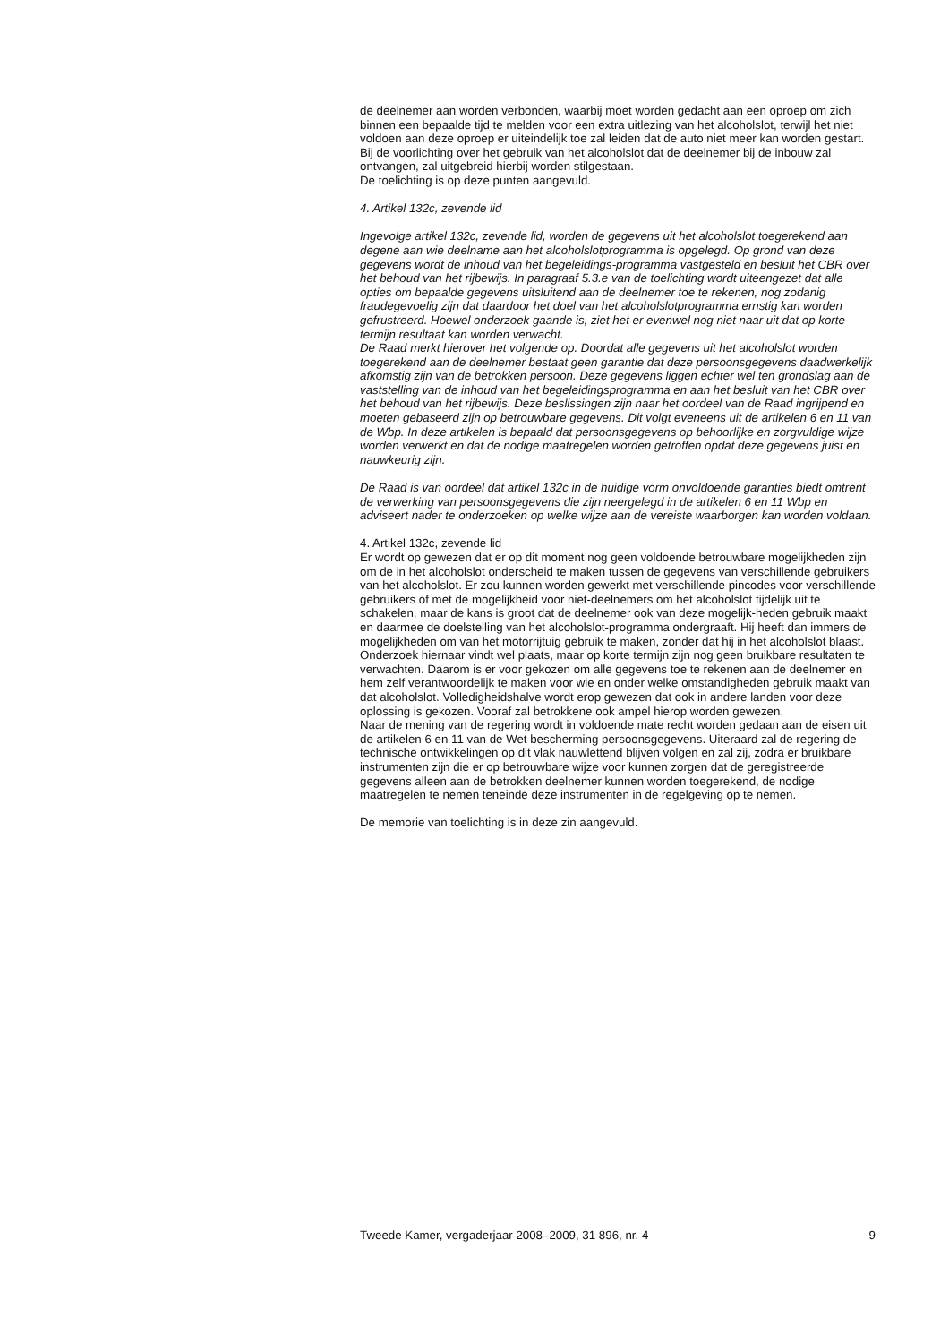de deelnemer aan worden verbonden, waarbij moet worden gedacht aan een oproep om zich binnen een bepaalde tijd te melden voor een extra uitlezing van het alcoholslot, terwijl het niet voldoen aan deze oproep er uiteindelijk toe zal leiden dat de auto niet meer kan worden gestart.
Bij de voorlichting over het gebruik van het alcoholslot dat de deelnemer bij de inbouw zal ontvangen, zal uitgebreid hierbij worden stilgestaan.
De toelichting is op deze punten aangevuld.
4. Artikel 132c, zevende lid
Ingevolge artikel 132c, zevende lid, worden de gegevens uit het alcoholslot toegerekend aan degene aan wie deelname aan het alcoholslotprogramma is opgelegd. Op grond van deze gegevens wordt de inhoud van het begeleidings-programma vastgesteld en besluit het CBR over het behoud van het rijbewijs. In paragraaf 5.3.e van de toelichting wordt uiteengezet dat alle opties om bepaalde gegevens uitsluitend aan de deelnemer toe te rekenen, nog zodanig fraudegevoelig zijn dat daardoor het doel van het alcoholslotprogramma ernstig kan worden gefrustreerd. Hoewel onderzoek gaande is, ziet het er evenwel nog niet naar uit dat op korte termijn resultaat kan worden verwacht.
De Raad merkt hierover het volgende op. Doordat alle gegevens uit het alcoholslot worden toegerekend aan de deelnemer bestaat geen garantie dat deze persoonsgegevens daadwerkelijk afkomstig zijn van de betrokken persoon. Deze gegevens liggen echter wel ten grondslag aan de vaststelling van de inhoud van het begeleidingsprogramma en aan het besluit van het CBR over het behoud van het rijbewijs. Deze beslissingen zijn naar het oordeel van de Raad ingrijpend en moeten gebaseerd zijn op betrouwbare gegevens. Dit volgt eveneens uit de artikelen 6 en 11 van de Wbp. In deze artikelen is bepaald dat persoonsgegevens op behoorlijke en zorgvuldige wijze worden verwerkt en dat de nodige maatregelen worden getroffen opdat deze gegevens juist en nauwkeurig zijn.
De Raad is van oordeel dat artikel 132c in de huidige vorm onvoldoende garanties biedt omtrent de verwerking van persoonsgegevens die zijn neergelegd in de artikelen 6 en 11 Wbp en adviseert nader te onderzoeken op welke wijze aan de vereiste waarborgen kan worden voldaan.
4. Artikel 132c, zevende lid
Er wordt op gewezen dat er op dit moment nog geen voldoende betrouwbare mogelijkheden zijn om de in het alcoholslot onderscheid te maken tussen de gegevens van verschillende gebruikers van het alcoholslot. Er zou kunnen worden gewerkt met verschillende pincodes voor verschillende gebruikers of met de mogelijkheid voor niet-deelnemers om het alcoholslot tijdelijk uit te schakelen, maar de kans is groot dat de deelnemer ook van deze mogelijk-heden gebruik maakt en daarmee de doelstelling van het alcoholslot-programma ondergraaft. Hij heeft dan immers de mogelijkheden om van het motorrijtuig gebruik te maken, zonder dat hij in het alcoholslot blaast. Onderzoek hiernaar vindt wel plaats, maar op korte termijn zijn nog geen bruikbare resultaten te verwachten. Daarom is er voor gekozen om alle gegevens toe te rekenen aan de deelnemer en hem zelf verantwoordelijk te maken voor wie en onder welke omstandigheden gebruik maakt van dat alcoholslot. Volledigheidshalve wordt erop gewezen dat ook in andere landen voor deze oplossing is gekozen. Vooraf zal betrokkene ook ampel hierop worden gewezen.
Naar de mening van de regering wordt in voldoende mate recht worden gedaan aan de eisen uit de artikelen 6 en 11 van de Wet bescherming persoonsgegevens. Uiteraard zal de regering de technische ontwikkelingen op dit vlak nauwlettend blijven volgen en zal zij, zodra er bruikbare instrumenten zijn die er op betrouwbare wijze voor kunnen zorgen dat de geregistreerde gegevens alleen aan de betrokken deelnemer kunnen worden toegerekend, de nodige maatregelen te nemen teneinde deze instrumenten in de regelgeving op te nemen.
De memorie van toelichting is in deze zin aangevuld.
Tweede Kamer, vergaderjaar 2008–2009, 31 896, nr. 4 9